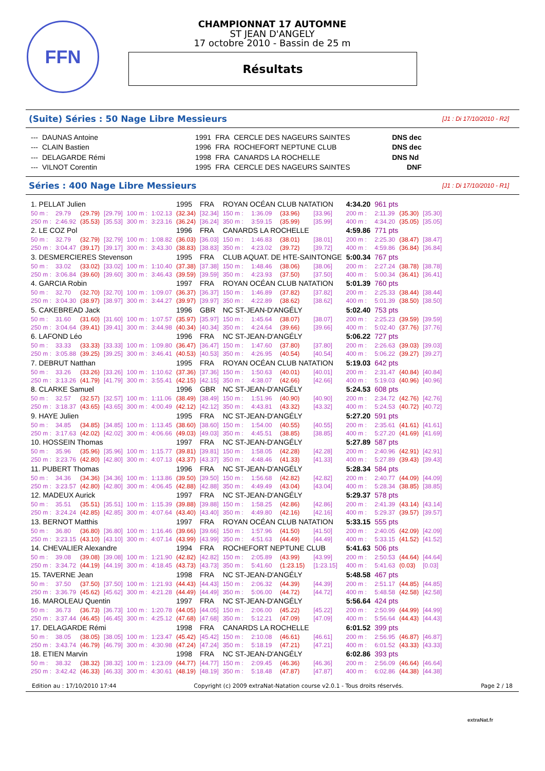FFN
CHAMPIONNAT 17 AUTOMNE
ST JEAN D'ANGELY
17 octobre 2010 - Bassin de 25 m
Résultats
(Suite) Séries : 50 Nage Libre Messieurs [J1 : Di 17/10/2010 - R2]
| --- | DAUNAS Antoine | 1991 | FRA | CERCLE DES NAGEURS SAINTES | DNS dec |
| --- | CLAIN Bastien | 1996 | FRA | ROCHEFORT NEPTUNE CLUB | DNS dec |
| --- | DELAGARDE Rémi | 1998 | FRA | CANARDS LA ROCHELLE | DNS Nd |
| --- | VILNOT Corentin | 1995 | FRA | CERCLE DES NAGEURS SAINTES | DNF |
Séries : 400 Nage Libre Messieurs [J1 : Di 17/10/2010 - R1]
| 1. PELLAT Julien | | | | | | 1995 | FRA | ROYAN OCÉAN CLUB NATATION | | | | 4:34.20 | 961 pts | | |
| 50 m : | 29.79 | (29.79) | [29.79] | 100 m : | 1:02.13 | (32.34) | [32.34] | 150 m : | 1:36.09 | (33.96) | [33.96] | 200 m : | 2:11.39 | (35.30) | [35.30] |
| 250 m : | 2:46.92 | (35.53) | [35.53] | 300 m : | 3:23.16 | (36.24) | [36.24] | 350 m : | 3:59.15 | (35.99) | [35.99] | 400 m : | 4:34.20 | (35.05) | [35.05] |
| 2. LE COZ Pol | | | | | | 1996 | FRA | CANARDS LA ROCHELLE | | | | 4:59.86 | 771 pts | | |
| 50 m : | 32.79 | (32.79) | [32.79] | 100 m : | 1:08.82 | (36.03) | [36.03] | 150 m : | 1:46.83 | (38.01) | [38.01] | 200 m : | 2:25.30 | (38.47) | [38.47] |
| 250 m : | 3:04.47 | (39.17) | [39.17] | 300 m : | 3:43.30 | (38.83) | [38.83] | 350 m : | 4:23.02 | (39.72) | [39.72] | 400 m : | 4:59.86 | (36.84) | [36.84] |
| 3. DESMERCIERES Stevenson | | | | | | 1995 | FRA | CLUB AQUAT. DE HTE-SAINTONGE | | | | 5:00.34 | 767 pts | | |
| 50 m : | 33.02 | (33.02) | [33.02] | 100 m : | 1:10.40 | (37.38) | [37.38] | 150 m : | 1:48.46 | (38.06) | [38.06] | 200 m : | 2:27.24 | (38.78) | [38.78] |
| 250 m : | 3:06.84 | (39.60) | [39.60] | 300 m : | 3:46.43 | (39.59) | [39.59] | 350 m : | 4:23.93 | (37.50) | [37.50] | 400 m : | 5:00.34 | (36.41) | [36.41] |
| 4. GARCIA Robin | | | | | | 1997 | FRA | ROYAN OCÉAN CLUB NATATION | | | | 5:01.39 | 760 pts | | |
| 50 m : | 32.70 | (32.70) | [32.70] | 100 m : | 1:09.07 | (36.37) | [36.37] | 150 m : | 1:46.89 | (37.82) | [37.82] | 200 m : | 2:25.33 | (38.44) | [38.44] |
| 250 m : | 3:04.30 | (38.97) | [38.97] | 300 m : | 3:44.27 | (39.97) | [39.97] | 350 m : | 4:22.89 | (38.62) | [38.62] | 400 m : | 5:01.39 | (38.50) | [38.50] |
| 5. CAKEBREAD Jack | | | | | | 1996 | GBR | NC ST-JEAN-D'ANGÉLY | | | | 5:02.40 | 753 pts | | |
| 50 m : | 31.60 | (31.60) | [31.60] | 100 m : | 1:07.57 | (35.97) | [35.97] | 150 m : | 1:45.64 | (38.07) | [38.07] | 200 m : | 2:25.23 | (39.59) | [39.59] |
| 250 m : | 3:04.64 | (39.41) | [39.41] | 300 m : | 3:44.98 | (40.34) | [40.34] | 350 m : | 4:24.64 | (39.66) | [39.66] | 400 m : | 5:02.40 | (37.76) | [37.76] |
| 6. LAFOND Léo | | | | | | 1996 | FRA | NC ST-JEAN-D'ANGÉLY | | | | 5:06.22 | 727 pts | | |
| 50 m : | 33.33 | (33.33) | [33.33] | 100 m : | 1:09.80 | (36.47) | [36.47] | 150 m : | 1:47.60 | (37.80) | [37.80] | 200 m : | 2:26.63 | (39.03) | [39.03] |
| 250 m : | 3:05.88 | (39.25) | [39.25] | 300 m : | 3:46.41 | (40.53) | [40.53] | 350 m : | 4:26.95 | (40.54) | [40.54] | 400 m : | 5:06.22 | (39.27) | [39.27] |
| 7. DEBRUT Natthan | | | | | | 1995 | FRA | ROYAN OCÉAN CLUB NATATION | | | | 5:19.03 | 642 pts | | |
| 50 m : | 33.26 | (33.26) | [33.26] | 100 m : | 1:10.62 | (37.36) | [37.36] | 150 m : | 1:50.63 | (40.01) | [40.01] | 200 m : | 2:31.47 | (40.84) | [40.84] |
| 250 m : | 3:13.26 | (41.79) | [41.79] | 300 m : | 3:55.41 | (42.15) | [42.15] | 350 m : | 4:38.07 | (42.66) | [42.66] | 400 m : | 5:19.03 | (40.96) | [40.96] |
| 8. CLARKE Samuel | | | | | | 1996 | GBR | NC ST-JEAN-D'ANGÉLY | | | | 5:24.53 | 608 pts | | |
| 50 m : | 32.57 | (32.57) | [32.57] | 100 m : | 1:11.06 | (38.49) | [38.49] | 150 m : | 1:51.96 | (40.90) | [40.90] | 200 m : | 2:34.72 | (42.76) | [42.76] |
| 250 m : | 3:18.37 | (43.65) | [43.65] | 300 m : | 4:00.49 | (42.12) | [42.12] | 350 m : | 4:43.81 | (43.32) | [43.32] | 400 m : | 5:24.53 | (40.72) | [40.72] |
| 9. HAYE Julien | | | | | | 1995 | FRA | NC ST-JEAN-D'ANGÉLY | | | | 5:27.20 | 591 pts | | |
| 50 m : | 34.85 | (34.85) | [34.85] | 100 m : | 1:13.45 | (38.60) | [38.60] | 150 m : | 1:54.00 | (40.55) | [40.55] | 200 m : | 2:35.61 | (41.61) | [41.61] |
| 250 m : | 3:17.63 | (42.02) | [42.02] | 300 m : | 4:06.66 | (49.03) | [49.03] | 350 m : | 4:45.51 | (38.85) | [38.85] | 400 m : | 5:27.20 | (41.69) | [41.69] |
| 10. HOSSEIN Thomas | | | | | | 1997 | FRA | NC ST-JEAN-D'ANGÉLY | | | | 5:27.89 | 587 pts | | |
| 50 m : | 35.96 | (35.96) | [35.96] | 100 m : | 1:15.77 | (39.81) | [39.81] | 150 m : | 1:58.05 | (42.28) | [42.28] | 200 m : | 2:40.96 | (42.91) | [42.91] |
| 250 m : | 3:23.76 | (42.80) | [42.80] | 300 m : | 4:07.13 | (43.37) | [43.37] | 350 m : | 4:48.46 | (41.33) | [41.33] | 400 m : | 5:27.89 | (39.43) | [39.43] |
| 11. PUBERT Thomas | | | | | | 1996 | FRA | NC ST-JEAN-D'ANGÉLY | | | | 5:28.34 | 584 pts | | |
| 50 m : | 34.36 | (34.36) | [34.36] | 100 m : | 1:13.86 | (39.50) | [39.50] | 150 m : | 1:56.68 | (42.82) | [42.82] | 200 m : | 2:40.77 | (44.09) | [44.09] |
| 250 m : | 3:23.57 | (42.80) | [42.80] | 300 m : | 4:06.45 | (42.88) | [42.88] | 350 m : | 4:49.49 | (43.04) | [43.04] | 400 m : | 5:28.34 | (38.85) | [38.85] |
| 12. MADEUX Aurick | | | | | | 1997 | FRA | NC ST-JEAN-D'ANGÉLY | | | | 5:29.37 | 578 pts | | |
| 50 m : | 35.51 | (35.51) | [35.51] | 100 m : | 1:15.39 | (39.88) | [39.88] | 150 m : | 1:58.25 | (42.86) | [42.86] | 200 m : | 2:41.39 | (43.14) | [43.14] |
| 250 m : | 3:24.24 | (42.85) | [42.85] | 300 m : | 4:07.64 | (43.40) | [43.40] | 350 m : | 4:49.80 | (42.16) | [42.16] | 400 m : | 5:29.37 | (39.57) | [39.57] |
| 13. BERNOT Matthis | | | | | | 1997 | FRA | ROYAN OCÉAN CLUB NATATION | | | | 5:33.15 | 555 pts | | |
| 50 m : | 36.80 | (36.80) | [36.80] | 100 m : | 1:16.46 | (39.66) | [39.66] | 150 m : | 1:57.96 | (41.50) | [41.50] | 200 m : | 2:40.05 | (42.09) | [42.09] |
| 250 m : | 3:23.15 | (43.10) | [43.10] | 300 m : | 4:07.14 | (43.99) | [43.99] | 350 m : | 4:51.63 | (44.49) | [44.49] | 400 m : | 5:33.15 | (41.52) | [41.52] |
| 14. CHEVALIER Alexandre | | | | | | 1994 | FRA | ROCHEFORT NEPTUNE CLUB | | | | 5:41.63 | 506 pts | | |
| 50 m : | 39.08 | (39.08) | [39.08] | 100 m : | 1:21.90 | (42.82) | [42.82] | 150 m : | 2:05.89 | (43.99) | [43.99] | 200 m : | 2:50.53 | (44.64) | [44.64] |
| 250 m : | 3:34.72 | (44.19) | [44.19] | 300 m : | 4:18.45 | (43.73) | [43.73] | 350 m : | 5:41.60 | (1:23.15) | [1:23.15] | 400 m : | 5:41.63 | (0.03) | [0.03] |
| 15. TAVERNE Jean | | | | | | 1998 | FRA | NC ST-JEAN-D'ANGÉLY | | | | 5:48.58 | 467 pts | | |
| 50 m : | 37.50 | (37.50) | [37.50] | 100 m : | 1:21.93 | (44.43) | [44.43] | 150 m : | 2:06.32 | (44.39) | [44.39] | 200 m : | 2:51.17 | (44.85) | [44.85] |
| 250 m : | 3:36.79 | (45.62) | [45.62] | 300 m : | 4:21.28 | (44.49) | [44.49] | 350 m : | 5:06.00 | (44.72) | [44.72] | 400 m : | 5:48.58 | (42.58) | [42.58] |
| 16. MAROLEAU Quentin | | | | | | 1997 | FRA | NC ST-JEAN-D'ANGÉLY | | | | 5:56.64 | 424 pts | | |
| 50 m : | 36.73 | (36.73) | [36.73] | 100 m : | 1:20.78 | (44.05) | [44.05] | 150 m : | 2:06.00 | (45.22) | [45.22] | 200 m : | 2:50.99 | (44.99) | [44.99] |
| 250 m : | 3:37.44 | (46.45) | [46.45] | 300 m : | 4:25.12 | (47.68) | [47.68] | 350 m : | 5:12.21 | (47.09) | [47.09] | 400 m : | 5:56.64 | (44.43) | [44.43] |
| 17. DELAGARDE Rémi | | | | | | 1998 | FRA | CANARDS LA ROCHELLE | | | | 6:01.52 | 399 pts | | |
| 50 m : | 38.05 | (38.05) | [38.05] | 100 m : | 1:23.47 | (45.42) | [45.42] | 150 m : | 2:10.08 | (46.61) | [46.61] | 200 m : | 2:56.95 | (46.87) | [46.87] |
| 250 m : | 3:43.74 | (46.79) | [46.79] | 300 m : | 4:30.98 | (47.24) | [47.24] | 350 m : | 5:18.19 | (47.21) | [47.21] | 400 m : | 6:01.52 | (43.33) | [43.33] |
| 18. ETIEN Marvin | | | | | | 1998 | FRA | NC ST-JEAN-D'ANGÉLY | | | | 6:02.86 | 393 pts | | |
| 50 m : | 38.32 | (38.32) | [38.32] | 100 m : | 1:23.09 | (44.77) | [44.77] | 150 m : | 2:09.45 | (46.36) | [46.36] | 200 m : | 2:56.09 | (46.64) | [46.64] |
| 250 m : | 3:42.42 | (46.33) | [46.33] | 300 m : | 4:30.61 | (48.19) | [48.19] | 350 m : | 5:18.48 | (47.87) | [47.87] | 400 m : | 6:02.86 | (44.38) | [44.38] |
Edition au : 17/10/2010 17:44 Copyright (c) 2009 extraNat-Natation course v2.0.1 - Tous droits réservés. Page 2 / 18
extraNat.fr